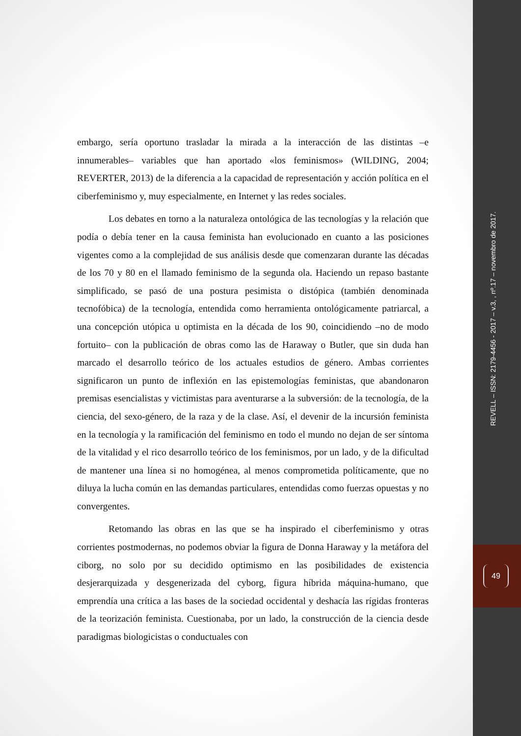embargo, sería oportuno trasladar la mirada a la interacción de las distintas –e innumerables– variables que han aportado «los feminismos» (WILDING, 2004; REVERTER, 2013) de la diferencia a la capacidad de representación y acción política en el ciberfeminismo y, muy especialmente, en Internet y las redes sociales.
Los debates en torno a la naturaleza ontológica de las tecnologías y la relación que podía o debía tener en la causa feminista han evolucionado en cuanto a las posiciones vigentes como a la complejidad de sus análisis desde que comenzaran durante las décadas de los 70 y 80 en el llamado feminismo de la segunda ola. Haciendo un repaso bastante simplificado, se pasó de una postura pesimista o distópica (también denominada tecnofóbica) de la tecnología, entendida como herramienta ontológicamente patriarcal, a una concepción utópica u optimista en la década de los 90, coincidiendo –no de modo fortuito– con la publicación de obras como las de Haraway o Butler, que sin duda han marcado el desarrollo teórico de los actuales estudios de género. Ambas corrientes significaron un punto de inflexión en las epistemologías feministas, que abandonaron premisas esencialistas y victimistas para aventurarse a la subversión: de la tecnología, de la ciencia, del sexo-género, de la raza y de la clase. Así, el devenir de la incursión feminista en la tecnología y la ramificación del feminismo en todo el mundo no dejan de ser síntoma de la vitalidad y el rico desarrollo teórico de los feminismos, por un lado, y de la dificultad de mantener una línea si no homogénea, al menos comprometida políticamente, que no diluya la lucha común en las demandas particulares, entendidas como fuerzas opuestas y no convergentes.
Retomando las obras en las que se ha inspirado el ciberfeminismo y otras corrientes postmodernas, no podemos obviar la figura de Donna Haraway y la metáfora del ciborg, no solo por su decidido optimismo en las posibilidades de existencia desjerarquizada y desgenerizada del cyborg, figura híbrida máquina-humano, que emprendía una crítica a las bases de la sociedad occidental y deshacía las rígidas fronteras de la teorización feminista. Cuestionaba, por un lado, la construcción de la ciencia desde paradigmas biologicistas o conductuales con
REVELL – ISSN: 2179-4456 - 2017 – v.3, , nº.17 – novembro de 2017.
49